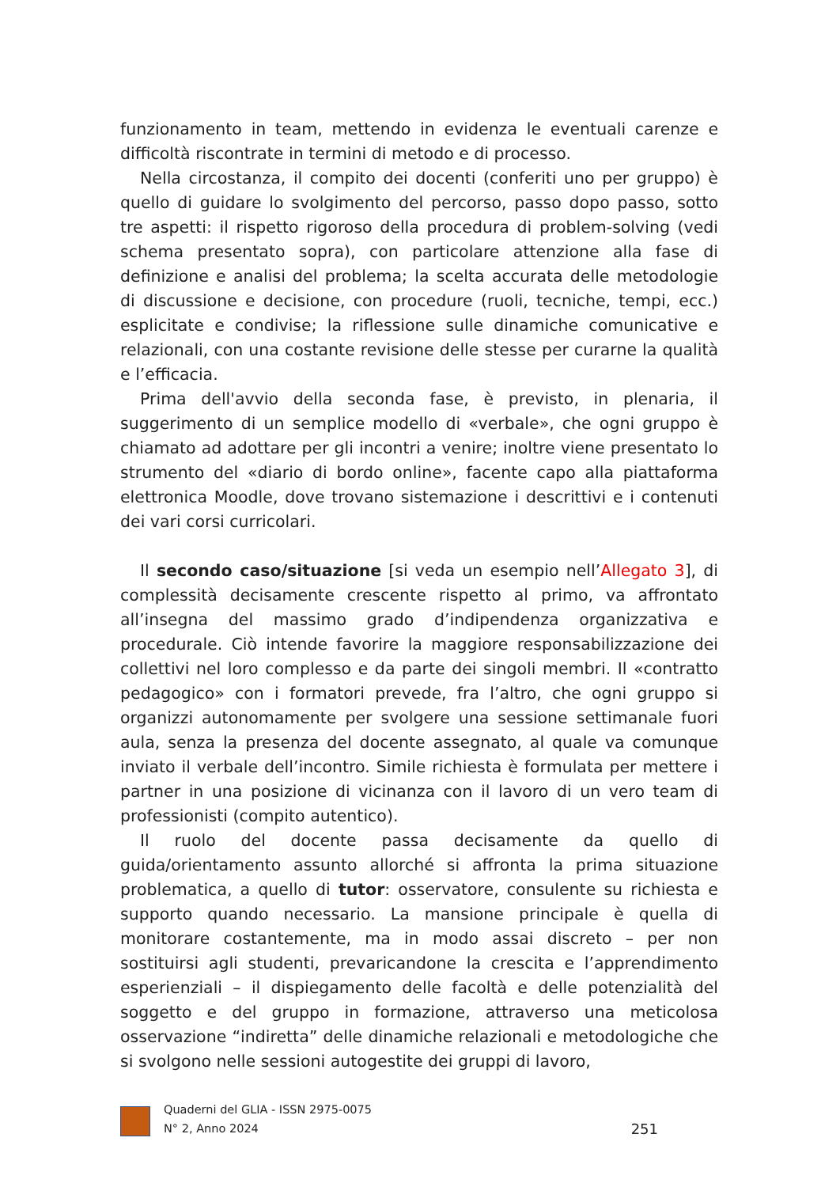funzionamento in team, mettendo in evidenza le eventuali carenze e difficoltà riscontrate in termini di metodo e di processo.
Nella circostanza, il compito dei docenti (conferiti uno per gruppo) è quello di guidare lo svolgimento del percorso, passo dopo passo, sotto tre aspetti: il rispetto rigoroso della procedura di problem-solving (vedi schema presentato sopra), con particolare attenzione alla fase di definizione e analisi del problema; la scelta accurata delle metodologie di discussione e decisione, con procedure (ruoli, tecniche, tempi, ecc.) esplicitate e condivise; la riflessione sulle dinamiche comunicative e relazionali, con una costante revisione delle stesse per curarne la qualità e l’efficacia.
Prima dell'avvio della seconda fase, è previsto, in plenaria, il suggerimento di un semplice modello di «verbale», che ogni gruppo è chiamato ad adottare per gli incontri a venire; inoltre viene presentato lo strumento del «diario di bordo online», facente capo alla piattaforma elettronica Moodle, dove trovano sistemazione i descrittivi e i contenuti dei vari corsi curricolari.
Il secondo caso/situazione [si veda un esempio nell’Allegato 3], di complessità decisamente crescente rispetto al primo, va affrontato all’insegna del massimo grado d’indipendenza organizzativa e procedurale. Ciò intende favorire la maggiore responsabilizzazione dei collettivi nel loro complesso e da parte dei singoli membri. Il «contratto pedagogico» con i formatori prevede, fra l’altro, che ogni gruppo si organizzi autonomamente per svolgere una sessione settimanale fuori aula, senza la presenza del docente assegnato, al quale va comunque inviato il verbale dell’incontro. Simile richiesta è formulata per mettere i partner in una posizione di vicinanza con il lavoro di un vero team di professionisti (compito autentico).
Il ruolo del docente passa decisamente da quello di guida/orientamento assunto allorché si affronta la prima situazione problematica, a quello di tutor: osservatore, consulente su richiesta e supporto quando necessario. La mansione principale è quella di monitorare costantemente, ma in modo assai discreto – per non sostituirsi agli studenti, prevaricandone la crescita e l’apprendimento esperienziali – il dispiegamento delle facoltà e delle potenzialità del soggetto e del gruppo in formazione, attraverso una meticolosa osservazione “indiretta” delle dinamiche relazionali e metodologiche che si svolgono nelle sessioni autogestite dei gruppi di lavoro,
Quaderni del GLIA - ISSN 2975-0075
N° 2, Anno 2024
251